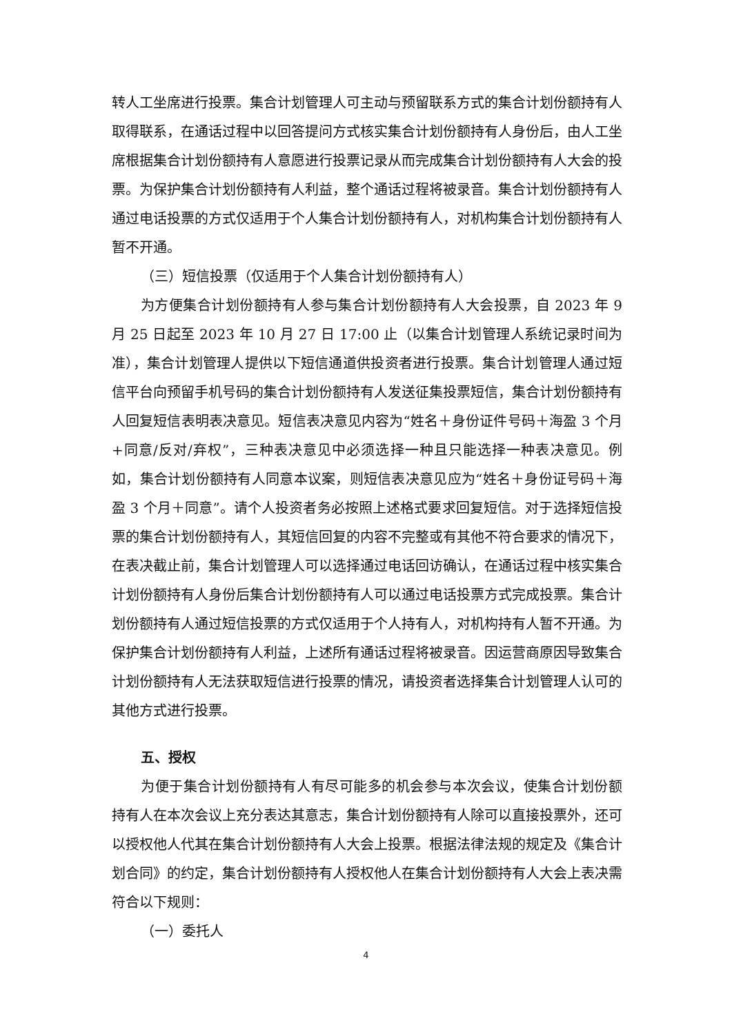转人工坐席进行投票。集合计划管理人可主动与预留联系方式的集合计划份额持有人取得联系，在通话过程中以回答提问方式核实集合计划份额持有人身份后，由人工坐席根据集合计划份额持有人意愿进行投票记录从而完成集合计划份额持有人大会的投票。为保护集合计划份额持有人利益，整个通话过程将被录音。集合计划份额持有人通过电话投票的方式仅适用于个人集合计划份额持有人，对机构集合计划份额持有人暂不开通。
（三）短信投票（仅适用于个人集合计划份额持有人）
为方便集合计划份额持有人参与集合计划份额持有人大会投票，自 2023 年 9 月 25 日起至 2023 年 10 月 27 日 17:00 止（以集合计划管理人系统记录时间为准），集合计划管理人提供以下短信通道供投资者进行投票。集合计划管理人通过短信平台向预留手机号码的集合计划份额持有人发送征集投票短信，集合计划份额持有人回复短信表明表决意见。短信表决意见内容为“姓名＋身份证件号码＋海盈 3 个月+同意/反对/弃权”，三种表决意见中必须选择一种且只能选择一种表决意见。例如，集合计划份额持有人同意本议案，则短信表决意见应为“姓名＋身份证号码＋海盈 3 个月＋同意”。请个人投资者务必按照上述格式要求回复短信。对于选择短信投票的集合计划份额持有人，其短信回复的内容不完整或有其他不符合要求的情况下，在表决截止前，集合计划管理人可以选择通过电话回访确认，在通话过程中核实集合计划份额持有人身份后集合计划份额持有人可以通过电话投票方式完成投票。集合计划份额持有人通过短信投票的方式仅适用于个人持有人，对机构持有人暂不开通。为保护集合计划份额持有人利益，上述所有通话过程将被录音。因运营商原因导致集合计划份额持有人无法获取短信进行投票的情况，请投资者选择集合计划管理人认可的其他方式进行投票。
五、授权
为便于集合计划份额持有人有尽可能多的机会参与本次会议，使集合计划份额持有人在本次会议上充分表达其意志，集合计划份额持有人除可以直接投票外，还可以授权他人代其在集合计划份额持有人大会上投票。根据法律法规的规定及《集合计划合同》的约定，集合计划份额持有人授权他人在集合计划份额持有人大会上表决需符合以下规则：
（一）委托人
4